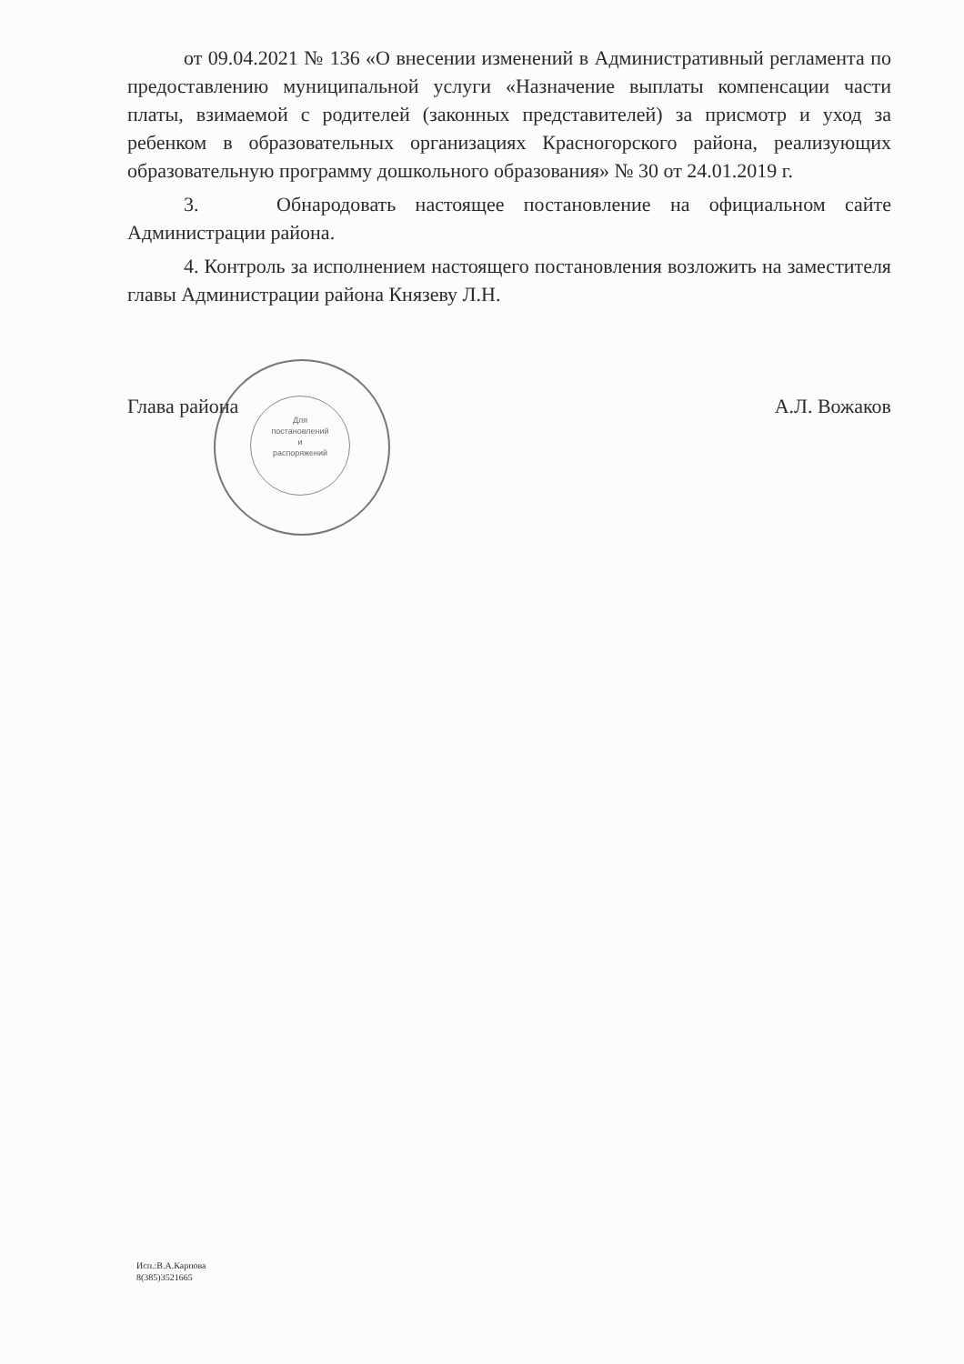Для
постановлений
и
распоряжений
от 09.04.2021 № 136 «О внесении изменений в Административный регламента по предоставлению муниципальной услуги «Назначение выплаты компенсации части платы, взимаемой с родителей (законных представителей) за присмотр и уход за ребенком в образовательных организациях Красногорского района, реализующих образовательную программу дошкольного образования» № 30 от 24.01.2019 г.
3. Обнародовать настоящее постановление на официальном сайте Администрации района.
4. Контроль за исполнением настоящего постановления возложить на заместителя главы Администрации района Князеву Л.Н.
Глава района А.Л. Вожаков
Исп.:В.А.Карпова
8(385)3521665